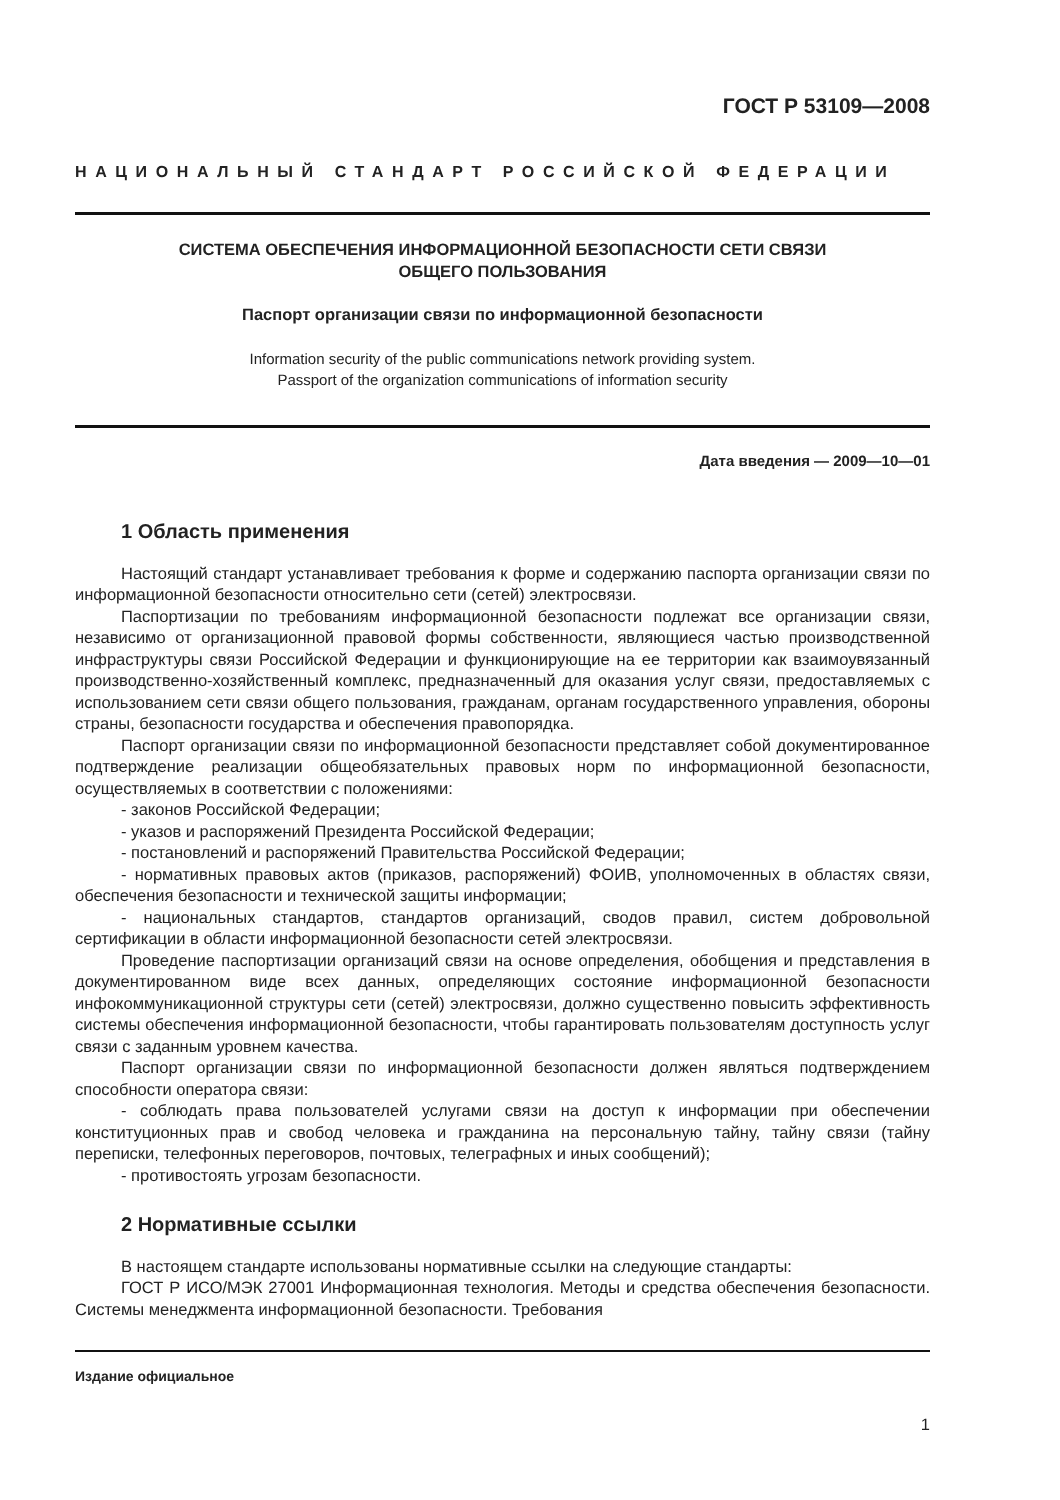ГОСТ Р 53109—2008
НАЦИОНАЛЬНЫЙ СТАНДАРТ РОССИЙСКОЙ ФЕДЕРАЦИИ
СИСТЕМА ОБЕСПЕЧЕНИЯ ИНФОРМАЦИОННОЙ БЕЗОПАСНОСТИ СЕТИ СВЯЗИ
ОБЩЕГО ПОЛЬЗОВАНИЯ
Паспорт организации связи по информационной безопасности
Information security of the public communications network providing system.
Passport of the organization communications of information security
Дата введения — 2009—10—01
1 Область применения
Настоящий стандарт устанавливает требования к форме и содержанию паспорта организации связи по информационной безопасности относительно сети (сетей) электросвязи.
Паспортизации по требованиям информационной безопасности подлежат все организации связи, независимо от организационной правовой формы собственности, являющиеся частью производственной инфраструктуры связи Российской Федерации и функционирующие на ее территории как взаимоувязанный производственно-хозяйственный комплекс, предназначенный для оказания услуг связи, предоставляемых с использованием сети связи общего пользования, гражданам, органам государственного управления, обороны страны, безопасности государства и обеспечения правопорядка.
Паспорт организации связи по информационной безопасности представляет собой документированное подтверждение реализации общеобязательных правовых норм по информационной безопасности, осуществляемых в соответствии с положениями:
- законов Российской Федерации;
- указов и распоряжений Президента Российской Федерации;
- постановлений и распоряжений Правительства Российской Федерации;
- нормативных правовых актов (приказов, распоряжений) ФОИВ, уполномоченных в областях связи, обеспечения безопасности и технической защиты информации;
- национальных стандартов, стандартов организаций, сводов правил, систем добровольной сертификации в области информационной безопасности сетей электросвязи.
Проведение паспортизации организаций связи на основе определения, обобщения и представления в документированном виде всех данных, определяющих состояние информационной безопасности инфокоммуникационной структуры сети (сетей) электросвязи, должно существенно повысить эффективность системы обеспечения информационной безопасности, чтобы гарантировать пользователям доступность услуг связи с заданным уровнем качества.
Паспорт организации связи по информационной безопасности должен являться подтверждением способности оператора связи:
- соблюдать права пользователей услугами связи на доступ к информации при обеспечении конституционных прав и свобод человека и гражданина на персональную тайну, тайну связи (тайну переписки, телефонных переговоров, почтовых, телеграфных и иных сообщений);
- противостоять угрозам безопасности.
2 Нормативные ссылки
В настоящем стандарте использованы нормативные ссылки на следующие стандарты:
ГОСТ Р ИСО/МЭК 27001 Информационная технология. Методы и средства обеспечения безопасности. Системы менеджмента информационной безопасности. Требования
Издание официальное
1